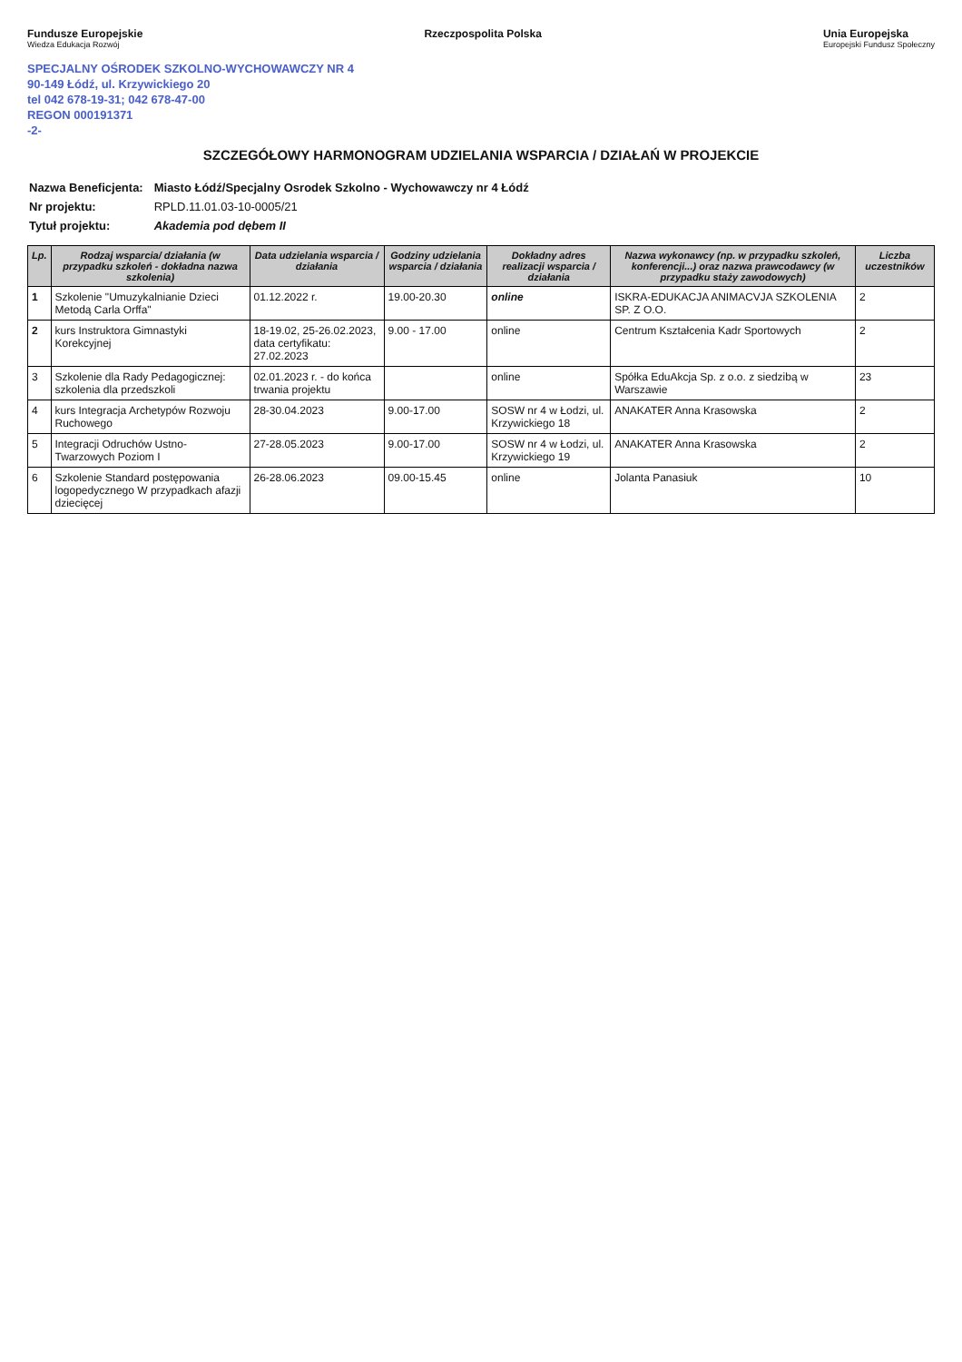Fundusze Europejskie
Wiedza Edukacja Rozwój
Rzeczpospolita Polska Unia Europejska
Europejski Fundusz Społeczny
SPECJALNY OŚRODEK SZKOLNO-WYCHOWAWCZY NR 4
90-149 Łódź, ul. Krzywickiego 20
tel 042 678-19-31; 042 678-47-00
REGON 000191371
-2-
SZCZEGÓŁOWY HARMONOGRAM UDZIELANIA WSPARCIA / DZIAŁAŃ W PROJEKCIE
| Nazwa Beneficjenta: | Miasto Łódź/Specjalny Osrodek Szkolno - Wychowawczy nr 4 Łódź |
| Nr projektu: | RPLD.11.01.03-10-0005/21 |
| Tytuł projektu: | Akademia pod dębem II |
| Lp. | Rodzaj wsparcia/ działania (w przypadku szkoleń - dokładna nazwa szkolenia) | Data udzielania wsparcia / działania | Godziny udzielania wsparcia / działania | Dokładny adres realizacji wsparcia / działania | Nazwa wykonawcy (np. w przypadku szkoleń, konferencji...) oraz nazwa prawcodawcy (w przypadku staży zawodowych) | Liczba uczestników |
| --- | --- | --- | --- | --- | --- | --- |
| 1 | Szkolenie "Umuzykalnianie Dzieci Metodą Carla Orffa" | 01.12.2022 r. | 19.00-20.30 | online | ISKRA-EDUKACJA ANIMACVJA SZKOLENIA SP. Z O.O. | 2 |
| 2 | kurs Instruktora Gimnastyki Korekcyjnej | 18-19.02, 25-26.02.2023, data certyfikatu: 27.02.2023 | 9.00 - 17.00 | online | Centrum Kształcenia Kadr Sportowych | 2 |
| 3 | Szkolenie dla Rady Pedagogicznej: szkolenia dla przedszkoli | 02.01.2023 r. - do końca trwania projektu | | online | Spółka EduAkcja Sp. z o.o. z siedzibą w Warszawie | 23 |
| 4 | kurs Integracja Archetypów Rozwoju Ruchowego | 28-30.04.2023 | 9.00-17.00 | SOSW nr 4 w Łodzi, ul. Krzywickiego 18 | ANAKATER Anna Krasowska | 2 |
| 5 | Integracji Odruchów Ustno-Twarzowych Poziom I | 27-28.05.2023 | 9.00-17.00 | SOSW nr 4 w Łodzi, ul. Krzywickiego 19 | ANAKATER Anna Krasowska | 2 |
| 6 | Szkolenie Standard postępowania logopedycznego W przypadkach afazji dziecięcej | 26-28.06.2023 | 09.00-15.45 | online | Jolanta Panasiuk | 10 |